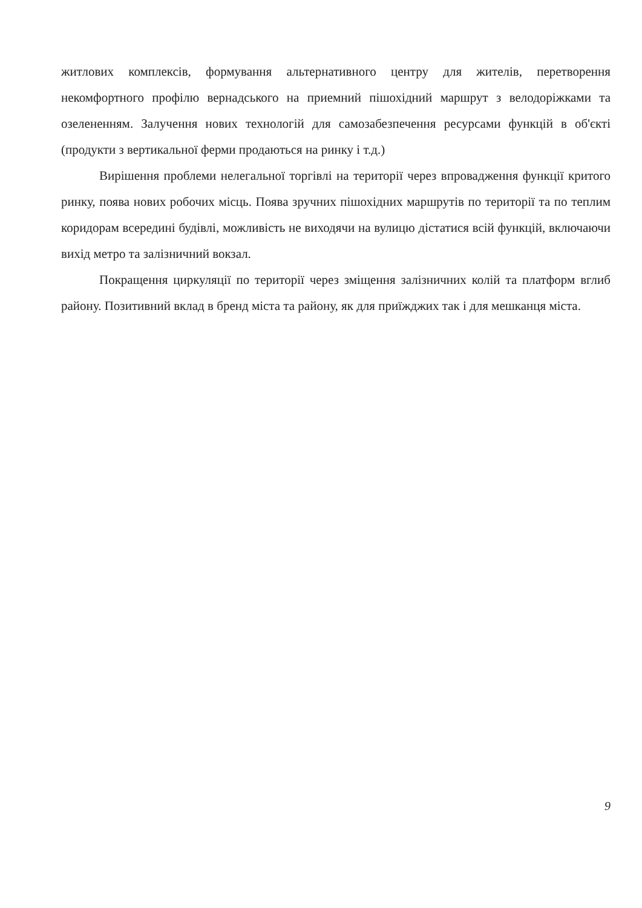житлових комплексів, формування альтернативного центру для жителів, перетворення некомфортного профілю вернадського на приемний пішохідний маршрут з велодоріжками та озелененням. Залучення нових технологій для самозабезпечення ресурсами функцій в об'єкті (продукти з вертикальної ферми продаються на ринку і т.д.)
Вирішення проблеми нелегальної торгівлі на території через впровадження функції критого ринку, поява нових робочих місць. Поява зручних пішохідних маршрутів по території та по теплим коридорам всередині будівлі, можливість не виходячи на вулицю дістатися всій функцій, включаючи вихід метро та залізничний вокзал.
Покращення циркуляції по території через зміщення залізничних колій та платформ вглиб району. Позитивний вклад в бренд міста та району, як для приїжджих так і для мешканця міста.
9